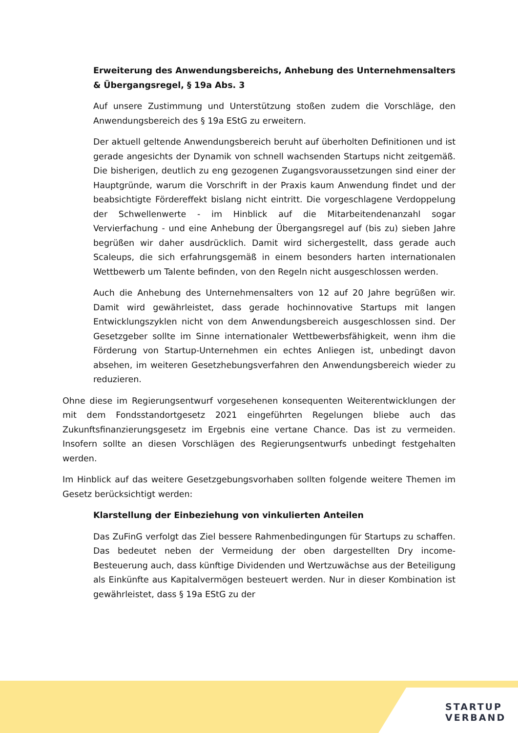Erweiterung des Anwendungsbereichs, Anhebung des Unternehmensalters & Übergangsregel, § 19a Abs. 3
Auf unsere Zustimmung und Unterstützung stoßen zudem die Vorschläge, den Anwendungsbereich des § 19a EStG zu erweitern.
Der aktuell geltende Anwendungsbereich beruht auf überholten Definitionen und ist gerade angesichts der Dynamik von schnell wachsenden Startups nicht zeitgemäß. Die bisherigen, deutlich zu eng gezogenen Zugangsvoraussetzungen sind einer der Hauptgründe, warum die Vorschrift in der Praxis kaum Anwendung findet und der beabsichtigte Fördereffekt bislang nicht eintritt. Die vorgeschlagene Verdoppelung der Schwellenwerte - im Hinblick auf die Mitarbeitendenanzahl sogar Vervierfachung - und eine Anhebung der Übergangsregel auf (bis zu) sieben Jahre begrüßen wir daher ausdrücklich. Damit wird sichergestellt, dass gerade auch Scaleups, die sich erfahrungsgemäß in einem besonders harten internationalen Wettbewerb um Talente befinden, von den Regeln nicht ausgeschlossen werden.
Auch die Anhebung des Unternehmensalters von 12 auf 20 Jahre begrüßen wir. Damit wird gewährleistet, dass gerade hochinnovative Startups mit langen Entwicklungszyklen nicht von dem Anwendungsbereich ausgeschlossen sind. Der Gesetzgeber sollte im Sinne internationaler Wettbewerbsfähigkeit, wenn ihm die Förderung von Startup-Unternehmen ein echtes Anliegen ist, unbedingt davon absehen, im weiteren Gesetzhebungsverfahren den Anwendungsbereich wieder zu reduzieren.
Ohne diese im Regierungsentwurf vorgesehenen konsequenten Weiterentwicklungen der mit dem Fondsstandortgesetz 2021 eingeführten Regelungen bliebe auch das Zukunftsfinanzierungsgesetz im Ergebnis eine vertane Chance. Das ist zu vermeiden. Insofern sollte an diesen Vorschlägen des Regierungsentwurfs unbedingt festgehalten werden.
Im Hinblick auf das weitere Gesetzgebungsvorhaben sollten folgende weitere Themen im Gesetz berücksichtigt werden:
Klarstellung der Einbeziehung von vinkulierten Anteilen
Das ZuFinG verfolgt das Ziel bessere Rahmenbedingungen für Startups zu schaffen. Das bedeutet neben der Vermeidung der oben dargestellten Dry income-Besteuerung auch, dass künftige Dividenden und Wertzuwächse aus der Beteiligung als Einkünfte aus Kapitalvermögen besteuert werden. Nur in dieser Kombination ist gewährleistet, dass § 19a EStG zu der
STARTUP
VERBAND